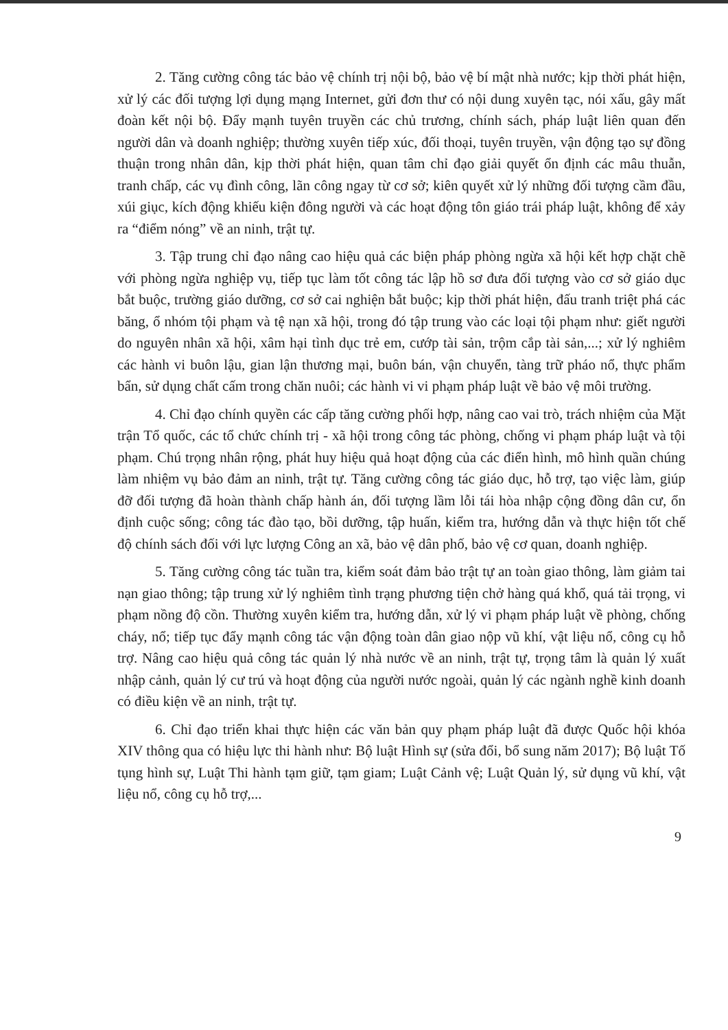2. Tăng cường công tác bảo vệ chính trị nội bộ, bảo vệ bí mật nhà nước; kịp thời phát hiện, xử lý các đối tượng lợi dụng mạng Internet, gửi đơn thư có nội dung xuyên tạc, nói xấu, gây mất đoàn kết nội bộ. Đẩy mạnh tuyên truyền các chủ trương, chính sách, pháp luật liên quan đến người dân và doanh nghiệp; thường xuyên tiếp xúc, đối thoại, tuyên truyền, vận động tạo sự đồng thuận trong nhân dân, kịp thời phát hiện, quan tâm chỉ đạo giải quyết ổn định các mâu thuẫn, tranh chấp, các vụ đình công, lãn công ngay từ cơ sở; kiên quyết xử lý những đối tượng cầm đầu, xúi giục, kích động khiếu kiện đông người và các hoạt động tôn giáo trái pháp luật, không để xảy ra “điểm nóng” về an ninh, trật tự.
3. Tập trung chỉ đạo nâng cao hiệu quả các biện pháp phòng ngừa xã hội kết hợp chặt chẽ với phòng ngừa nghiệp vụ, tiếp tục làm tốt công tác lập hồ sơ đưa đối tượng vào cơ sở giáo dục bắt buộc, trường giáo dưỡng, cơ sở cai nghiện bắt buộc; kịp thời phát hiện, đấu tranh triệt phá các băng, ổ nhóm tội phạm và tệ nạn xã hội, trong đó tập trung vào các loại tội phạm như: giết người do nguyên nhân xã hội, xâm hại tình dục trẻ em, cướp tài sản, trộm cắp tài sản,...; xử lý nghiêm các hành vi buôn lậu, gian lận thương mại, buôn bán, vận chuyển, tàng trữ pháo nổ, thực phẩm bẩn, sử dụng chất cấm trong chăn nuôi; các hành vi vi phạm pháp luật về bảo vệ môi trường.
4. Chỉ đạo chính quyền các cấp tăng cường phối hợp, nâng cao vai trò, trách nhiệm của Mặt trận Tổ quốc, các tổ chức chính trị - xã hội trong công tác phòng, chống vi phạm pháp luật và tội phạm. Chú trọng nhân rộng, phát huy hiệu quả hoạt động của các điển hình, mô hình quần chúng làm nhiệm vụ bảo đảm an ninh, trật tự. Tăng cường công tác giáo dục, hỗ trợ, tạo việc làm, giúp đỡ đối tượng đã hoàn thành chấp hành án, đối tượng lầm lỗi tái hòa nhập cộng đồng dân cư, ổn định cuộc sống; công tác đào tạo, bồi dưỡng, tập huấn, kiểm tra, hướng dẫn và thực hiện tốt chế độ chính sách đối với lực lượng Công an xã, bảo vệ dân phố, bảo vệ cơ quan, doanh nghiệp.
5. Tăng cường công tác tuần tra, kiểm soát đảm bảo trật tự an toàn giao thông, làm giảm tai nạn giao thông; tập trung xử lý nghiêm tình trạng phương tiện chở hàng quá khổ, quá tải trọng, vi phạm nồng độ cồn. Thường xuyên kiểm tra, hướng dẫn, xử lý vi phạm pháp luật về phòng, chống cháy, nổ; tiếp tục đẩy mạnh công tác vận động toàn dân giao nộp vũ khí, vật liệu nổ, công cụ hỗ trợ. Nâng cao hiệu quả công tác quản lý nhà nước về an ninh, trật tự, trọng tâm là quản lý xuất nhập cảnh, quản lý cư trú và hoạt động của người nước ngoài, quản lý các ngành nghề kinh doanh có điều kiện về an ninh, trật tự.
6. Chỉ đạo triển khai thực hiện các văn bản quy phạm pháp luật đã được Quốc hội khóa XIV thông qua có hiệu lực thi hành như: Bộ luật Hình sự (sửa đổi, bổ sung năm 2017); Bộ luật Tố tụng hình sự, Luật Thi hành tạm giữ, tạm giam; Luật Cảnh vệ; Luật Quản lý, sử dụng vũ khí, vật liệu nổ, công cụ hỗ trợ,...
9